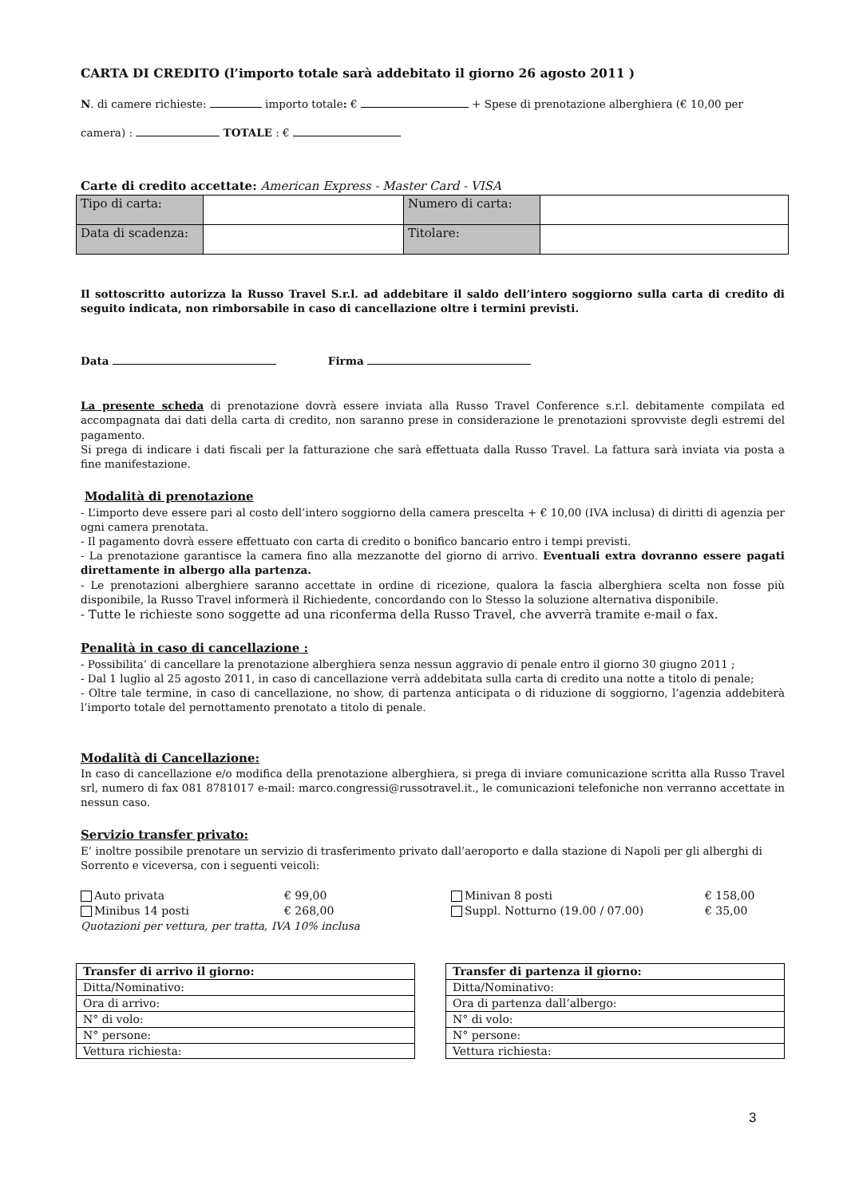CARTA DI CREDITO (l’importo totale sarà addebitato il giorno 26 agosto 2011 )
N. di camere richieste: importo totale: € + Spese di prenotazione alberghiera (€ 10,00 per
camera) : TOTALE : €
Carte di credito accettate: American Express - Master Card - VISA
| Tipo di carta: | | Numero di carta: | |
| Data di scadenza: | | Titolare: | |
Il sottoscritto autorizza la Russo Travel S.r.l. ad addebitare il saldo dell’intero soggiorno sulla carta di credito di seguito indicata, non rimborsabile in caso di cancellazione oltre i termini previsti.
Data Firma
La presente scheda di prenotazione dovrà essere inviata alla Russo Travel Conference s.r.l. debitamente compilata ed accompagnata dai dati della carta di credito, non saranno prese in considerazione le prenotazioni sprovviste degli estremi del pagamento.
Si prega di indicare i dati fiscali per la fatturazione che sarà effettuata dalla Russo Travel. La fattura sarà inviata via posta a fine manifestazione.
Modalità di prenotazione
- L’importo deve essere pari al costo dell’intero soggiorno della camera prescelta + € 10,00 (IVA inclusa) di diritti di agenzia per ogni camera prenotata.
- Il pagamento dovrà essere effettuato con carta di credito o bonifico bancario entro i tempi previsti.
- La prenotazione garantisce la camera fino alla mezzanotte del giorno di arrivo. Eventuali extra dovranno essere pagati direttamente in albergo alla partenza.
- Le prenotazioni alberghiere saranno accettate in ordine di ricezione, qualora la fascia alberghiera scelta non fosse più disponibile, la Russo Travel informerà il Richiedente, concordando con lo Stesso la soluzione alternativa disponibile.
- Tutte le richieste sono soggette ad una riconferma della Russo Travel, che avverrà tramite e-mail o fax.
Penalità in caso di cancellazione :
- Possibilita’ di cancellare la prenotazione alberghiera senza nessun aggravio di penale entro il giorno 30 giugno 2011 ;
- Dal 1 luglio al 25 agosto 2011, in caso di cancellazione verrà addebitata sulla carta di credito una notte a titolo di penale;
- Oltre tale termine, in caso di cancellazione, no show, di partenza anticipata o di riduzione di soggiorno, l’agenzia addebiterà l’importo totale del pernottamento prenotato a titolo di penale.
Modalità di Cancellazione:
In caso di cancellazione e/o modifica della prenotazione alberghiera, si prega di inviare comunicazione scritta alla Russo Travel srl, numero di fax 081 8781017 e-mail: marco.congressi@russotravel.it., le comunicazioni telefoniche non verranno accettate in nessun caso.
Servizio transfer privato:
E’ inoltre possibile prenotare un servizio di trasferimento privato dall’aeroporto e dalla stazione di Napoli per gli alberghi di Sorrento e viceversa, con i seguenti veicoli:
Auto privata € 99,00 Minivan 8 posti € 158,00 Minibus 14 posti € 268,00 Suppl. Notturno (19.00 / 07.00) € 35,00
Quotazioni per vettura, per tratta, IVA 10% inclusa
| Transfer di arrivo il giorno: |
| Ditta/Nominativo: |
| Ora di arrivo: |
| N° di volo: |
| N° persone: |
| Vettura richiesta: |
| Transfer di partenza il giorno: |
| Ditta/Nominativo: |
| Ora di partenza dall’albergo: |
| N° di volo: |
| N° persone: |
| Vettura richiesta: |
3